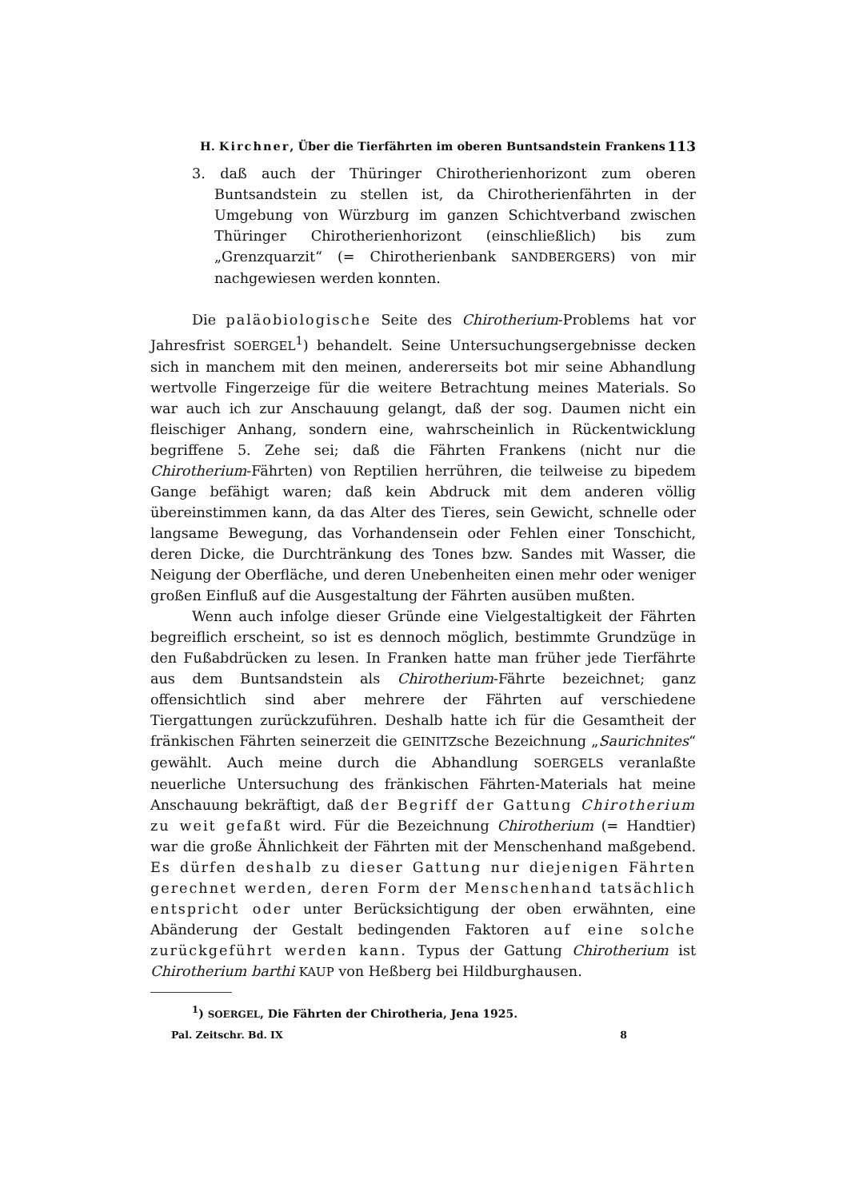H. Kirchner, Über die Tierfährten im oberen Buntsandstein Frankens 113
3. daß auch der Thüringer Chirotherienhorizont zum oberen Buntsandstein zu stellen ist, da Chirotherienfährten in der Umgebung von Würzburg im ganzen Schichtverband zwischen Thüringer Chirotherienhorizont (einschließlich) bis zum „Grenzquarzit“ (= Chirotherienbank SANDBERGERS) von mir nachgewiesen werden konnten.
Die paläobiologische Seite des Chirotherium-Problems hat vor Jahresfrist SOERGEL<sup>1</sup>) behandelt. Seine Untersuchungsergebnisse decken sich in manchem mit den meinen, andererseits bot mir seine Abhandlung wertvolle Fingerzeige für die weitere Betrachtung meines Materials. So war auch ich zur Anschauung gelangt, daß der sog. Daumen nicht ein fleischiger Anhang, sondern eine, wahrscheinlich in Rückentwicklung begriffene 5. Zehe sei; daß die Fährten Frankens (nicht nur die Chirotherium-Fährten) von Reptilien herrühren, die teilweise zu bipedem Gange befähigt waren; daß kein Abdruck mit dem anderen völlig übereinstimmen kann, da das Alter des Tieres, sein Gewicht, schnelle oder langsame Bewegung, das Vorhandensein oder Fehlen einer Tonschicht, deren Dicke, die Durchtränkung des Tones bzw. Sandes mit Wasser, die Neigung der Oberfläche, und deren Unebenheiten einen mehr oder weniger großen Einfluß auf die Ausgestaltung der Fährten ausüben mußten.
Wenn auch infolge dieser Gründe eine Vielgestaltigkeit der Fährten begreiflich erscheint, so ist es dennoch möglich, bestimmte Grundzüge in den Fußabdrücken zu lesen. In Franken hatte man früher jede Tierfährte aus dem Buntsandstein als Chirotherium-Fährte bezeichnet; ganz offensichtlich sind aber mehrere der Fährten auf verschiedene Tiergattungen zurückzuführen. Deshalb hatte ich für die Gesamtheit der fränkischen Fährten seinerzeit die GEINITZsche Bezeichnung „Saurichnites“ gewählt. Auch meine durch die Abhandlung SOERGELS veranlaßte neuerliche Untersuchung des fränkischen Fährten-Materials hat meine Anschauung bekräftigt, daß der Begriff der Gattung Chirotherium zu weit gefaßt wird. Für die Bezeichnung Chirotherium (= Handtier) war die große Ähnlichkeit der Fährten mit der Menschenhand maßgebend. Es dürfen deshalb zu dieser Gattung nur diejenigen Fährten gerechnet werden, deren Form der Menschenhand tatsächlich entspricht oder unter Berücksichtigung der oben erwähnten, eine Abänderung der Gestalt bedingenden Faktoren auf eine solche zurückgeführt werden kann. Typus der Gattung Chirotherium ist Chirotherium barthi KAUP von Heßberg bei Hildburghausen.
<sup>1</sup>) SOERGEL, Die Fährten der Chirotheria, Jena 1925.
Pal. Zeitschr. Bd. IX 8